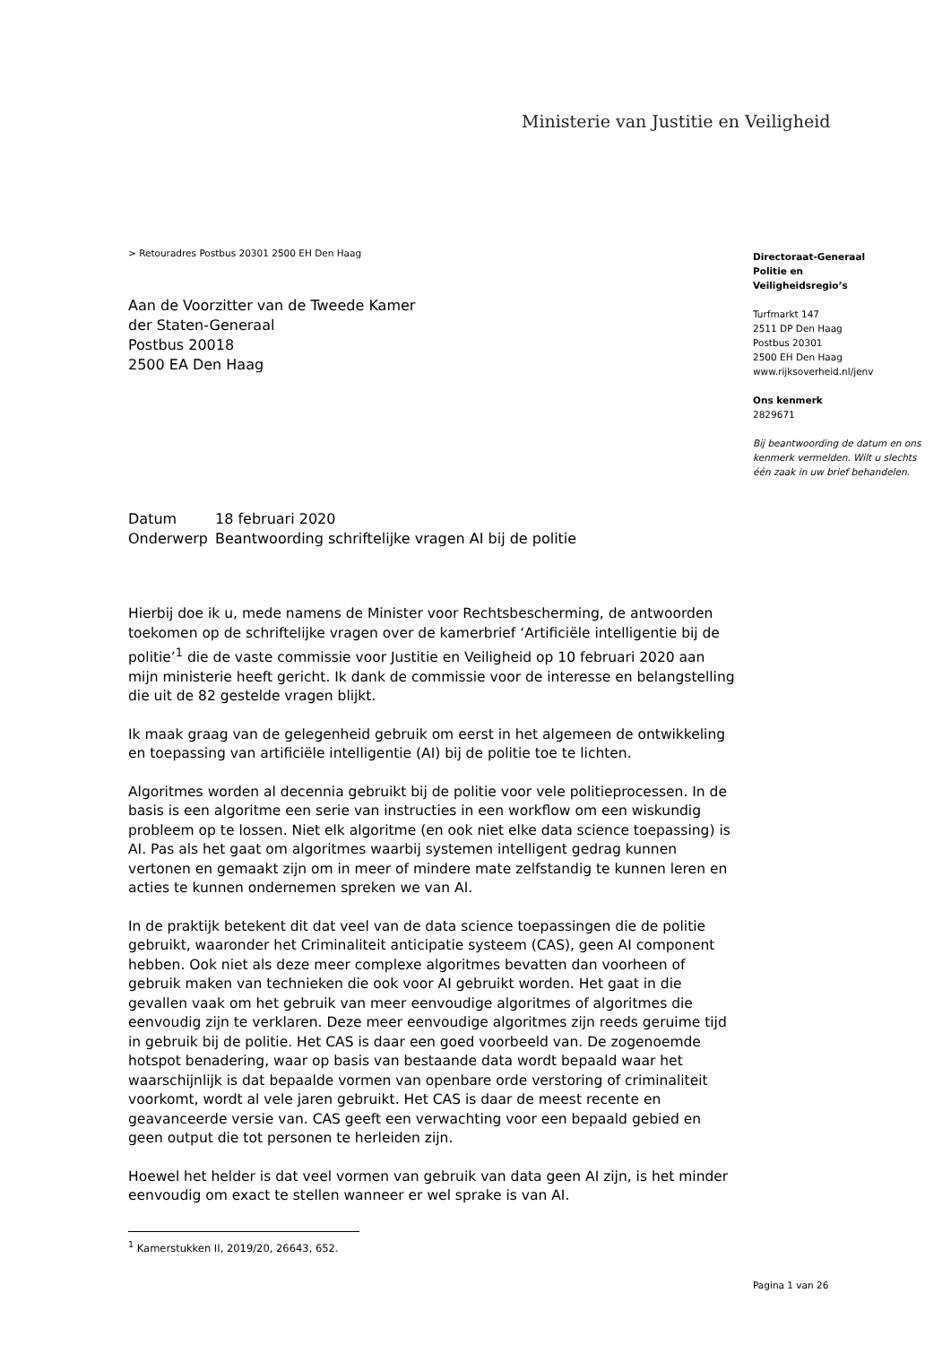Ministerie van Justitie en Veiligheid
> Retouradres Postbus 20301 2500 EH Den Haag
Aan de Voorzitter van de Tweede Kamer
der Staten-Generaal
Postbus 20018
2500 EA Den Haag
| Datum | 18 februari 2020 |
| Onderwerp | Beantwoording schriftelijke vragen AI bij de politie |
Hierbij doe ik u, mede namens de Minister voor Rechtsbescherming, de antwoorden toekomen op de schriftelijke vragen over de kamerbrief ‘Artificiële intelligentie bij de politie’<sup>1</sup> die de vaste commissie voor Justitie en Veiligheid op 10 februari 2020 aan mijn ministerie heeft gericht. Ik dank de commissie voor de interesse en belangstelling die uit de 82 gestelde vragen blijkt.
Ik maak graag van de gelegenheid gebruik om eerst in het algemeen de ontwikkeling en toepassing van artificiële intelligentie (AI) bij de politie toe te lichten.
Algoritmes worden al decennia gebruikt bij de politie voor vele politieprocessen. In de basis is een algoritme een serie van instructies in een workflow om een wiskundig probleem op te lossen. Niet elk algoritme (en ook niet elke data science toepassing) is AI. Pas als het gaat om algoritmes waarbij systemen intelligent gedrag kunnen vertonen en gemaakt zijn om in meer of mindere mate zelfstandig te kunnen leren en acties te kunnen ondernemen spreken we van AI.
In de praktijk betekent dit dat veel van de data science toepassingen die de politie gebruikt, waaronder het Criminaliteit anticipatie systeem (CAS), geen AI component hebben. Ook niet als deze meer complexe algoritmes bevatten dan voorheen of gebruik maken van technieken die ook voor AI gebruikt worden. Het gaat in die gevallen vaak om het gebruik van meer eenvoudige algoritmes of algoritmes die eenvoudig zijn te verklaren. Deze meer eenvoudige algoritmes zijn reeds geruime tijd in gebruik bij de politie. Het CAS is daar een goed voorbeeld van. De zogenoemde hotspot benadering, waar op basis van bestaande data wordt bepaald waar het waarschijnlijk is dat bepaalde vormen van openbare orde verstoring of criminaliteit voorkomt, wordt al vele jaren gebruikt. Het CAS is daar de meest recente en geavanceerde versie van. CAS geeft een verwachting voor een bepaald gebied en geen output die tot personen te herleiden zijn.
Hoewel het helder is dat veel vormen van gebruik van data geen AI zijn, is het minder eenvoudig om exact te stellen wanneer er wel sprake is van AI.
<sup>1</sup> Kamerstukken II, 2019/20, 26643, 652.
Directoraat-Generaal
Politie en
Veiligheidsregio’s
Turfmarkt 147
2511 DP Den Haag
Postbus 20301
2500 EH Den Haag
www.rijksoverheid.nl/jenv
Ons kenmerk
2829671
Bij beantwoording de datum en ons kenmerk vermelden. Wilt u slechts één zaak in uw brief behandelen.
Pagina 1 van 26